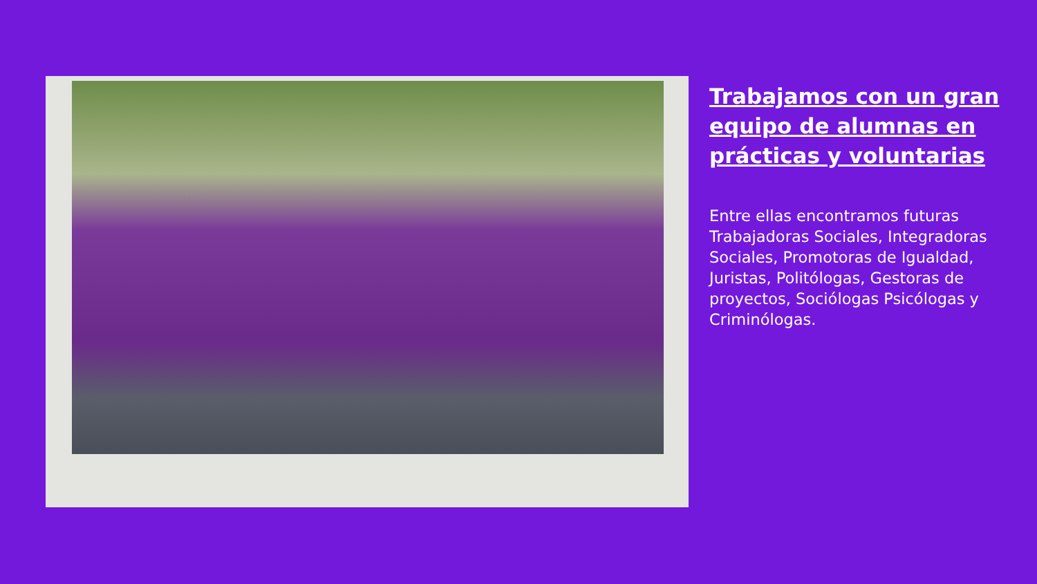Trabajamos con un gran equipo de alumnas en prácticas y voluntarias
Entre ellas encontramos futuras Trabajadoras Sociales, Integradoras Sociales, Promotoras de Igualdad, Juristas, Politólogas, Gestoras de proyectos, Sociólogas Psicólogas y Criminólogas.